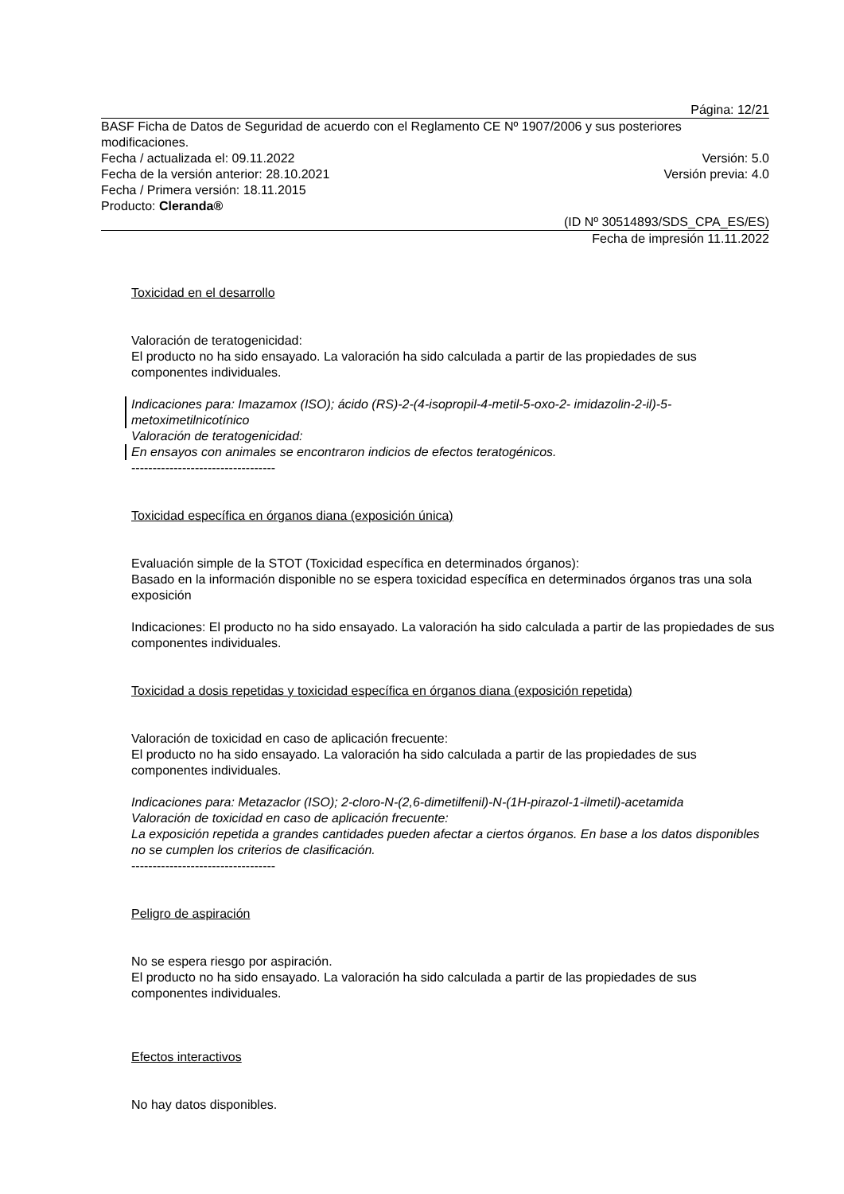Página: 12/21
BASF Ficha de Datos de Seguridad de acuerdo con el Reglamento CE Nº 1907/2006 y sus posteriores modificaciones.
Fecha / actualizada el: 09.11.2022 Versión: 5.0
Fecha de la versión anterior: 28.10.2021 Versión previa: 4.0
Fecha / Primera versión: 18.11.2015
Producto: Cleranda®
(ID Nº 30514893/SDS_CPA_ES/ES)
Fecha de impresión 11.11.2022
Toxicidad en el desarrollo
Valoración de teratogenicidad:
El producto no ha sido ensayado. La valoración ha sido calculada a partir de las propiedades de sus componentes individuales.
Indicaciones para: Imazamox (ISO); ácido (RS)-2-(4-isopropil-4-metil-5-oxo-2- imidazolin-2-il)-5-metoximetilnicotínico
Valoración de teratogenicidad:
En ensayos con animales se encontraron indicios de efectos teratogénicos.
----------------------------------
Toxicidad específica en órganos diana (exposición única)
Evaluación simple de la STOT (Toxicidad específica en determinados órganos):
Basado en la información disponible no se espera toxicidad específica en determinados órganos tras una sola exposición
Indicaciones: El producto no ha sido ensayado. La valoración ha sido calculada a partir de las propiedades de sus componentes individuales.
Toxicidad a dosis repetidas y toxicidad específica en órganos diana (exposición repetida)
Valoración de toxicidad en caso de aplicación frecuente:
El producto no ha sido ensayado. La valoración ha sido calculada a partir de las propiedades de sus componentes individuales.
Indicaciones para: Metazaclor (ISO); 2-cloro-N-(2,6-dimetilfenil)-N-(1H-pirazol-1-ilmetil)-acetamida
Valoración de toxicidad en caso de aplicación frecuente:
La exposición repetida a grandes cantidades pueden afectar a ciertos órganos. En base a los datos disponibles no se cumplen los criterios de clasificación.
----------------------------------
Peligro de aspiración
No se espera riesgo por aspiración.
El producto no ha sido ensayado. La valoración ha sido calculada a partir de las propiedades de sus componentes individuales.
Efectos interactivos
No hay datos disponibles.